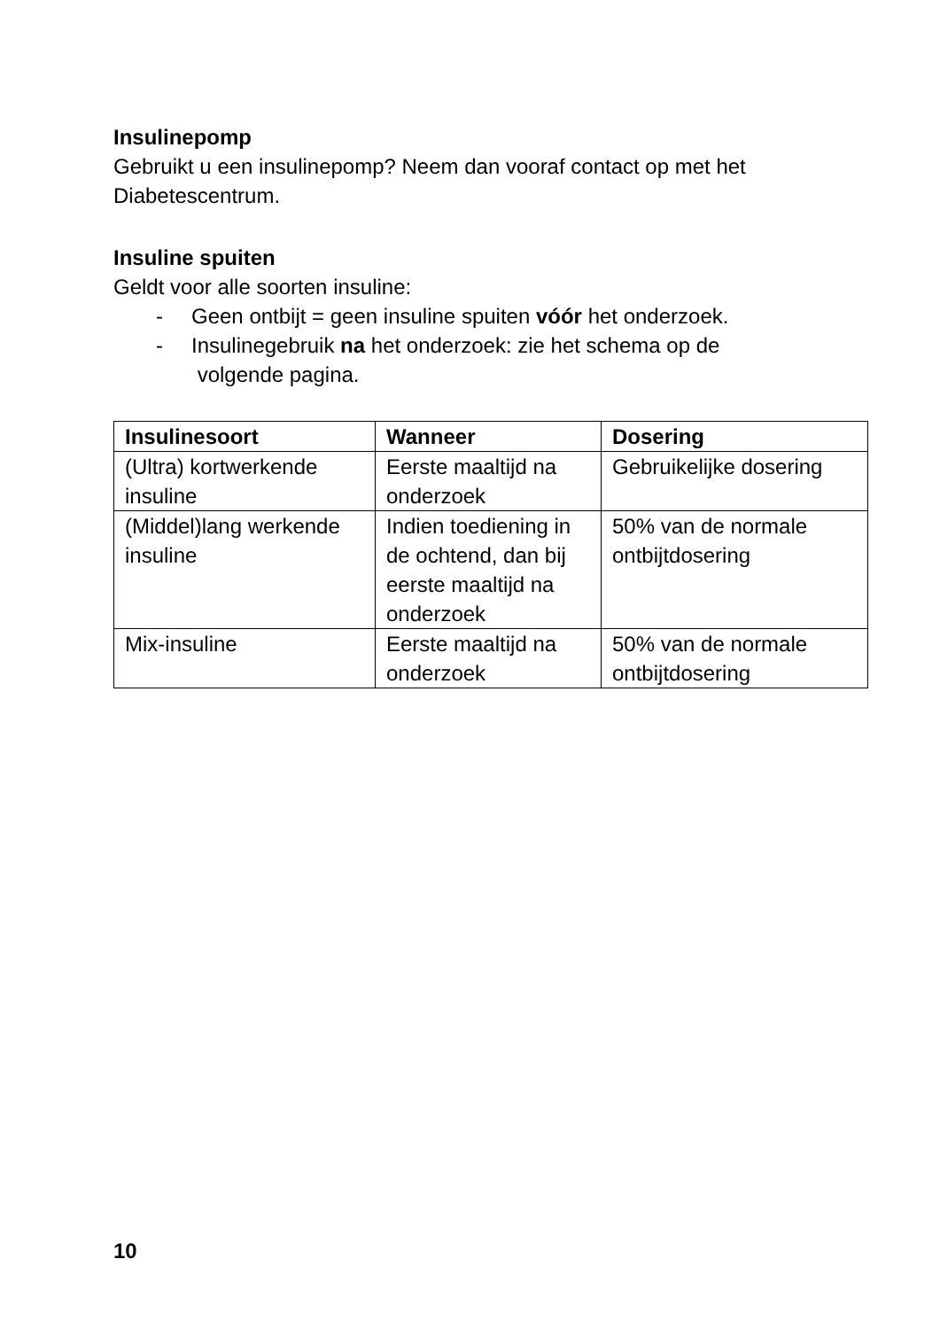Insulinepomp
Gebruikt u een insulinepomp? Neem dan vooraf contact op met het Diabetescentrum.
Insuline spuiten
Geldt voor alle soorten insuline:
- Geen ontbijt = geen insuline spuiten vóór het onderzoek.
- Insulinegebruik na het onderzoek: zie het schema op de
volgende pagina.
| Insulinesoort | Wanneer | Dosering |
| --- | --- | --- |
| (Ultra) kortwerkende insuline | Eerste maaltijd na onderzoek | Gebruikelijke dosering |
| (Middel)lang werkende insuline | Indien toediening in de ochtend, dan bij eerste maaltijd na onderzoek | 50% van de normale ontbijtdosering |
| Mix-insuline | Eerste maaltijd na onderzoek | 50% van de normale ontbijtdosering |
10